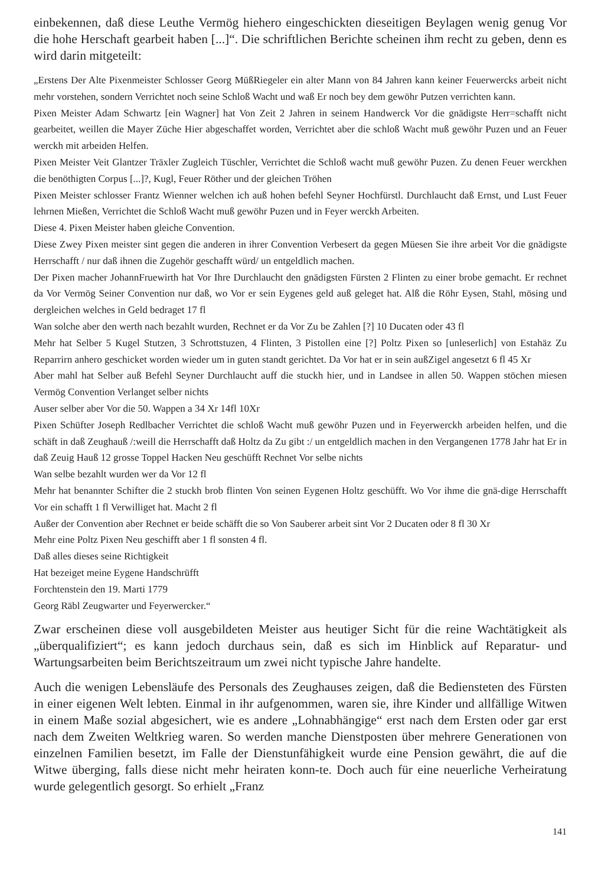einbekennen, daß diese Leuthe Vermög hiehero eingeschickten dieseitigen Beylagen wenig genug Vor die hohe Herschaft gearbeit haben [...]“. Die schriftlichen Berichte scheinen ihm recht zu geben, denn es wird darin mitgeteilt:
„Erstens Der Alte Pixenmeister Schlosser Georg MüßRiegeler ein alter Mann von 84 Jahren kann keiner Feuerwercks arbeit nicht mehr vorstehen, sondern Verrichtet noch seine Schloß Wacht und waß Er noch bey dem gewöhr Putzen verrichten kann.
Pixen Meister Adam Schwartz [ein Wagner] hat Von Zeit 2 Jahren in seinem Handwerck Vor die gnädigste Herr=schafft nicht gearbeitet, weillen die Mayer Züche Hier abgeschaffet worden, Verrichtet aber die schloß Wacht muß gewöhr Puzen und an Feuer werckh mit arbeiden Helfen.
Pixen Meister Veit Glantzer Träxler Zugleich Tüschler, Verrichtet die Schloß wacht muß gewöhr Puzen. Zu denen Feuer werckhen die benöthigten Corpus [...]?, Kugl, Feuer Röther und der gleichen Tröhen
Pixen Meister schlosser Frantz Wienner welchen ich auß hohen befehl Seyner Hochfürstl. Durchlaucht daß Ernst, und Lust Feuer lehrnen Mießen, Verrichtet die Schloß Wacht muß gewöhr Puzen und in Feyer werckh Arbeiten.
Diese 4. Pixen Meister haben gleiche Convention.
Diese Zwey Pixen meister sint gegen die anderen in ihrer Convention Verbesert da gegen Müesen Sie ihre arbeit Vor die gnädigste Herrschafft / nur daß ihnen die Zugehör geschafft würd/ un entgeldlich machen.
Der Pixen macher JohannFruewirth hat Vor Ihre Durchlaucht den gnädigsten Fürsten 2 Flinten zu einer brobe gemacht. Er rechnet da Vor Vermög Seiner Convention nur daß, wo Vor er sein Eygenes geld auß geleget hat. Alß die Röhr Eysen, Stahl, mösing und dergleichen welches in Geld bedraget 17 fl
Wan solche aber den werth nach bezahlt wurden, Rechnet er da Vor Zu be Zahlen [?] 10 Ducaten oder 43 fl
Mehr hat Selber 5 Kugel Stutzen, 3 Schrottstuzen, 4 Flinten, 3 Pistollen eine [?] Poltz Pixen so [unleserlich] von Estahäz Zu Reparrirn anhero geschicket worden wieder um in guten standt gerichtet. Da Vor hat er in sein außZigel angesetzt 6 fl 45 Xr
Aber mahl hat Selber auß Befehl Seyner Durchlaucht auff die stuckh hier, und in Landsee in allen 50. Wappen stöchen miesen Vermög Convention Verlanget selber nichts
Auser selber aber Vor die 50. Wappen a 34 Xr 14fl 10Xr
Pixen Schüfter Joseph Redlbacher Verrichtet die schloß Wacht muß gewöhr Puzen und in Feyerwerckh arbeiden helfen, und die schäft in daß Zeughauß /:weill die Herrschafft daß Holtz da Zu gibt :/ un entgeldlich machen in den Vergangenen 1778 Jahr hat Er in daß Zeuig Hauß 12 grosse Toppel Hacken Neu geschüfft Rechnet Vor selbe nichts
Wan selbe bezahlt wurden wer da Vor 12 fl
Mehr hat benannter Schifter die 2 stuckh brob flinten Von seinen Eygenen Holtz geschüfft. Wo Vor ihme die gnä-dige Herrschafft Vor ein schafft 1 fl Verwilliget hat. Macht 2 fl
Außer der Convention aber Rechnet er beide schäfft die so Von Sauberer arbeit sint Vor 2 Ducaten oder 8 fl 30 Xr
Mehr eine Poltz Pixen Neu geschifft aber 1 fl sonsten 4 fl.
Daß alles dieses seine Richtigkeit
Hat bezeiget meine Eygene Handschrüfft
Forchtenstein den 19. Marti 1779
Georg Räbl Zeugwarter und Feyerwercker.“
Zwar erscheinen diese voll ausgebildeten Meister aus heutiger Sicht für die reine Wachtätigkeit als „überqualifiziert“; es kann jedoch durchaus sein, daß es sich im Hinblick auf Reparatur- und Wartungsarbeiten beim Berichtszeitraum um zwei nicht typische Jahre handelte.
Auch die wenigen Lebensläufe des Personals des Zeughauses zeigen, daß die Bediensteten des Fürsten in einer eigenen Welt lebten. Einmal in ihr aufgenommen, waren sie, ihre Kinder und allfällige Witwen in einem Maße sozial abgesichert, wie es andere „Lohnabhängige“ erst nach dem Ersten oder gar erst nach dem Zweiten Weltkrieg waren. So werden manche Dienstposten über mehrere Generationen von einzelnen Familien besetzt, im Falle der Dienstunfähigkeit wurde eine Pension gewährt, die auf die Witwe überging, falls diese nicht mehr heiraten konn-te. Doch auch für eine neuerliche Verheiratung wurde gelegentlich gesorgt. So erhielt „Franz
141